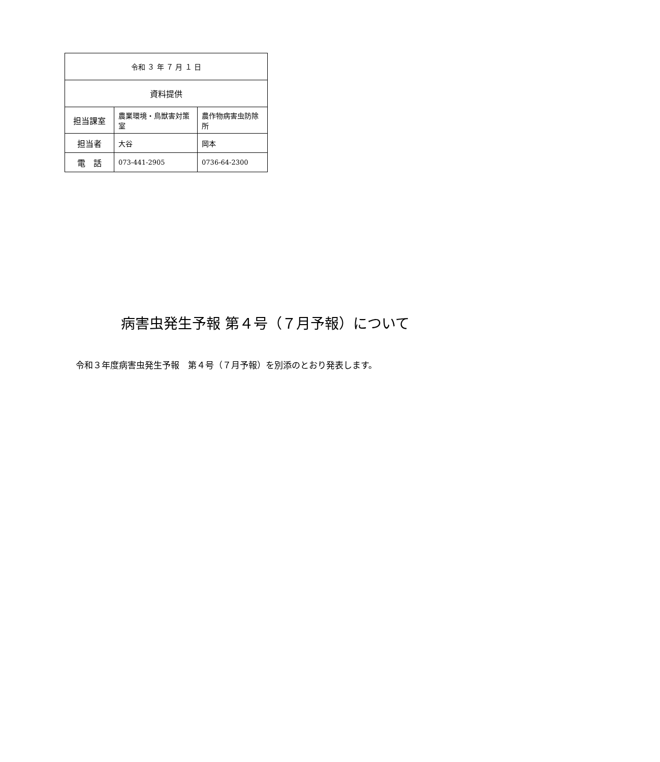| 令和 ３ 年 ７ 月 １ 日 | | |
| 資料提供 | | |
| 担当課室 | 農業環境・鳥獣害対策室 | 農作物病害虫防除所 |
| 担当者 | 大谷 | 岡本 |
| 電 話 | 073-441-2905 | 0736-64-2300 |
病害虫発生予報 第４号（７月予報）について
令和３年度病害虫発生予報　第４号（７月予報）を別添のとおり発表します。